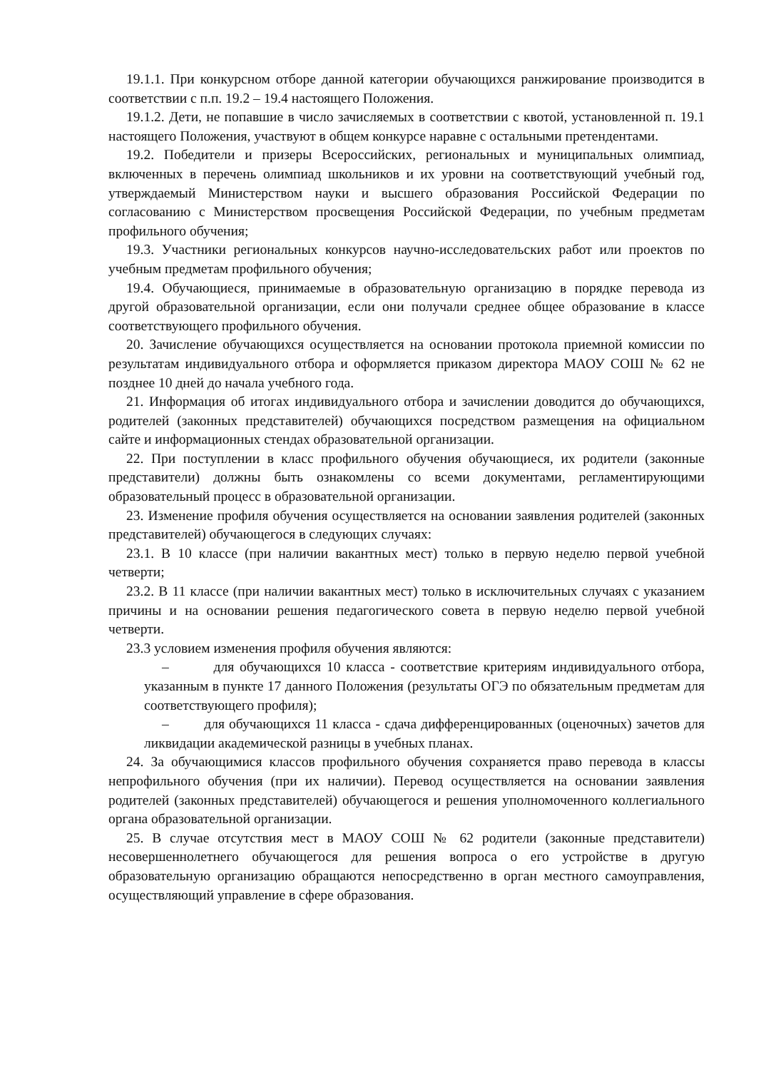19.1.1. При конкурсном отборе данной категории обучающихся ранжирование производится в соответствии с п.п. 19.2 – 19.4 настоящего Положения.
19.1.2. Дети, не попавшие в число зачисляемых в соответствии с квотой, установленной п. 19.1 настоящего Положения, участвуют в общем конкурсе наравне с остальными претендентами.
19.2. Победители и призеры Всероссийских, региональных и муниципальных олимпиад, включенных в перечень олимпиад школьников и их уровни на соответствующий учебный год, утверждаемый Министерством науки и высшего образования Российской Федерации по согласованию с Министерством просвещения Российской Федерации, по учебным предметам профильного обучения;
19.3. Участники региональных конкурсов научно-исследовательских работ или проектов по учебным предметам профильного обучения;
19.4. Обучающиеся, принимаемые в образовательную организацию в порядке перевода из другой образовательной организации, если они получали среднее общее образование в классе соответствующего профильного обучения.
20. Зачисление обучающихся осуществляется на основании протокола приемной комиссии по результатам индивидуального отбора и оформляется приказом директора МАОУ СОШ № 62 не позднее 10 дней до начала учебного года.
21. Информация об итогах индивидуального отбора и зачислении доводится до обучающихся, родителей (законных представителей) обучающихся посредством размещения на официальном сайте и информационных стендах образовательной организации.
22. При поступлении в класс профильного обучения обучающиеся, их родители (законные представители) должны быть ознакомлены со всеми документами, регламентирующими образовательный процесс в образовательной организации.
23. Изменение профиля обучения осуществляется на основании заявления родителей (законных представителей) обучающегося в следующих случаях:
23.1. В 10 классе (при наличии вакантных мест) только в первую неделю первой учебной четверти;
23.2. В 11 классе (при наличии вакантных мест) только в исключительных случаях с указанием причины и на основании решения педагогического совета в первую неделю первой учебной четверти.
23.3 условием изменения профиля обучения являются:
– для обучающихся 10 класса - соответствие критериям индивидуального отбора, указанным в пункте 17 данного Положения (результаты ОГЭ по обязательным предметам для соответствующего профиля);
– для обучающихся 11 класса - сдача дифференцированных (оценочных) зачетов для ликвидации академической разницы в учебных планах.
24. За обучающимися классов профильного обучения сохраняется право перевода в классы непрофильного обучения (при их наличии). Перевод осуществляется на основании заявления родителей (законных представителей) обучающегося и решения уполномоченного коллегиального органа образовательной организации.
25. В случае отсутствия мест в МАОУ СОШ № 62 родители (законные представители) несовершеннолетнего обучающегося для решения вопроса о его устройстве в другую образовательную организацию обращаются непосредственно в орган местного самоуправления, осуществляющий управление в сфере образования.